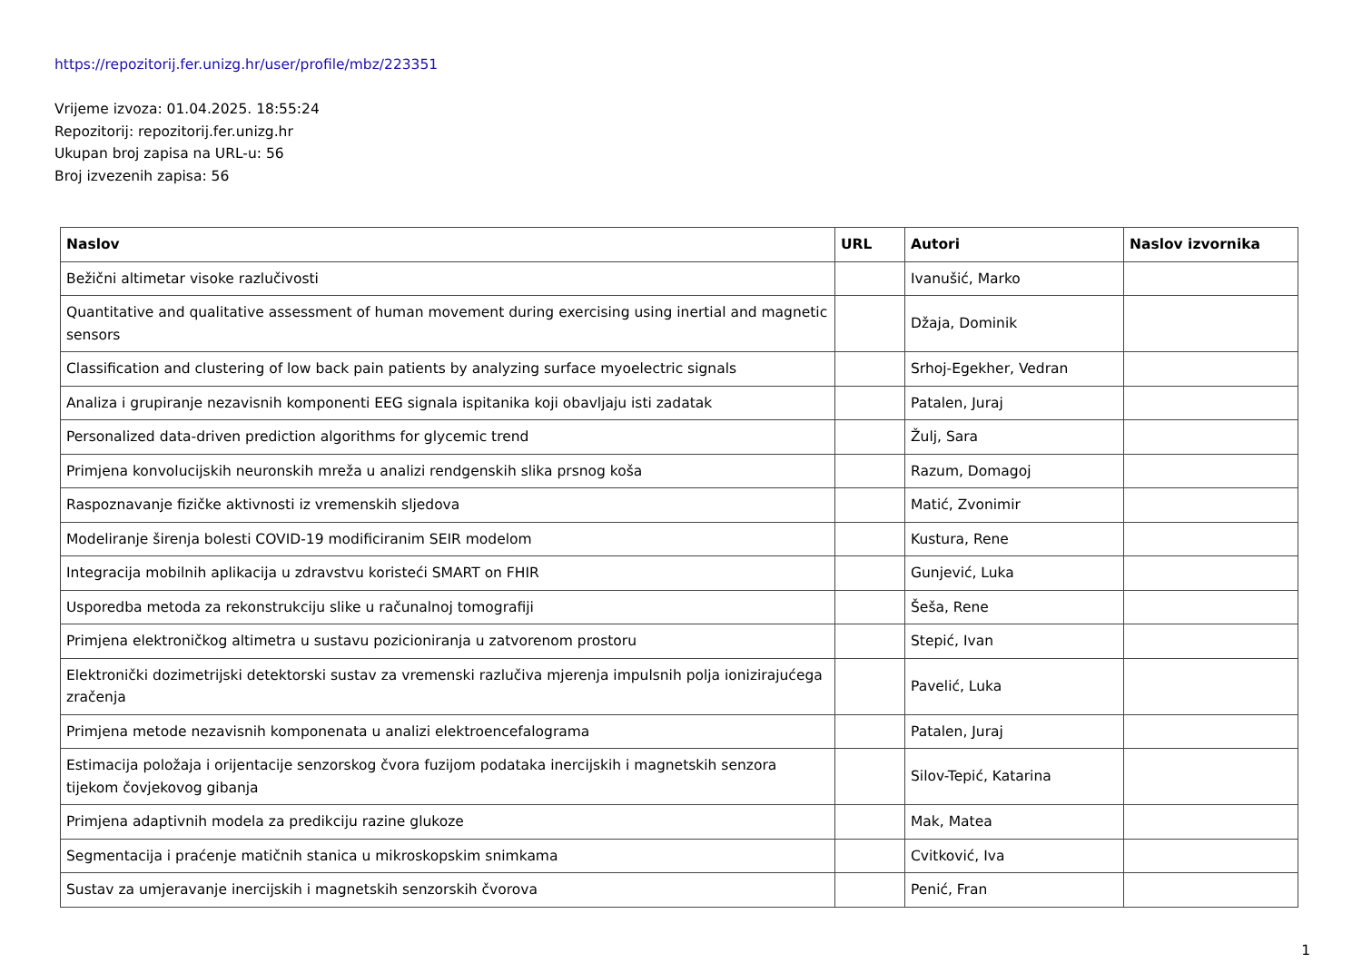https://repozitorij.fer.unizg.hr/user/profile/mbz/223351
Vrijeme izvoza: 01.04.2025. 18:55:24
Repozitorij: repozitorij.fer.unizg.hr
Ukupan broj zapisa na URL-u: 56
Broj izvezenih zapisa: 56
| Naslov | URL | Autori | Naslov izvornika |
| --- | --- | --- | --- |
| Bežični altimetar visoke razlučivosti | | Ivanušić, Marko | |
| Quantitative and qualitative assessment of human movement during exercising using inertial and magnetic sensors | | Džaja, Dominik | |
| Classification and clustering of low back pain patients by analyzing surface myoelectric signals | | Srhoj-Egekher, Vedran | |
| Analiza i grupiranje nezavisnih komponenti EEG signala ispitanika koji obavljaju isti zadatak | | Patalen, Juraj | |
| Personalized data-driven prediction algorithms for glycemic trend | | Žulj, Sara | |
| Primjena konvolucijskih neuronskih mreža u analizi rendgenskih slika prsnog koša | | Razum, Domagoj | |
| Raspoznavanje fizičke aktivnosti iz vremenskih sljedova | | Matić, Zvonimir | |
| Modeliranje širenja bolesti COVID-19 modificiranim SEIR modelom | | Kustura, Rene | |
| Integracija mobilnih aplikacija u zdravstvu koristeći SMART on FHIR | | Gunjević, Luka | |
| Usporedba metoda za rekonstrukciju slike u računalnoj tomografiji | | Šeša, Rene | |
| Primjena elektroničkog altimetra u sustavu pozicioniranja u zatvorenom prostoru | | Stepić, Ivan | |
| Elektronički dozimetrijski detektorski sustav za vremenski razlučiva mjerenja impulsnih polja ionizirajućega zračenja | | Pavelić, Luka | |
| Primjena metode nezavisnih komponenata u analizi elektroencefalograma | | Patalen, Juraj | |
| Estimacija položaja i orijentacije senzorskog čvora fuzijom podataka inercijskih i magnetskih senzora tijekom čovjekovog gibanja | | Silov-Tepić, Katarina | |
| Primjena adaptivnih modela za predikciju razine glukoze | | Mak, Matea | |
| Segmentacija i praćenje matičnih stanica u mikroskopskim snimkama | | Cvitković, Iva | |
| Sustav za umjeravanje inercijskih i magnetskih senzorskih čvorova | | Penić, Fran | |
1